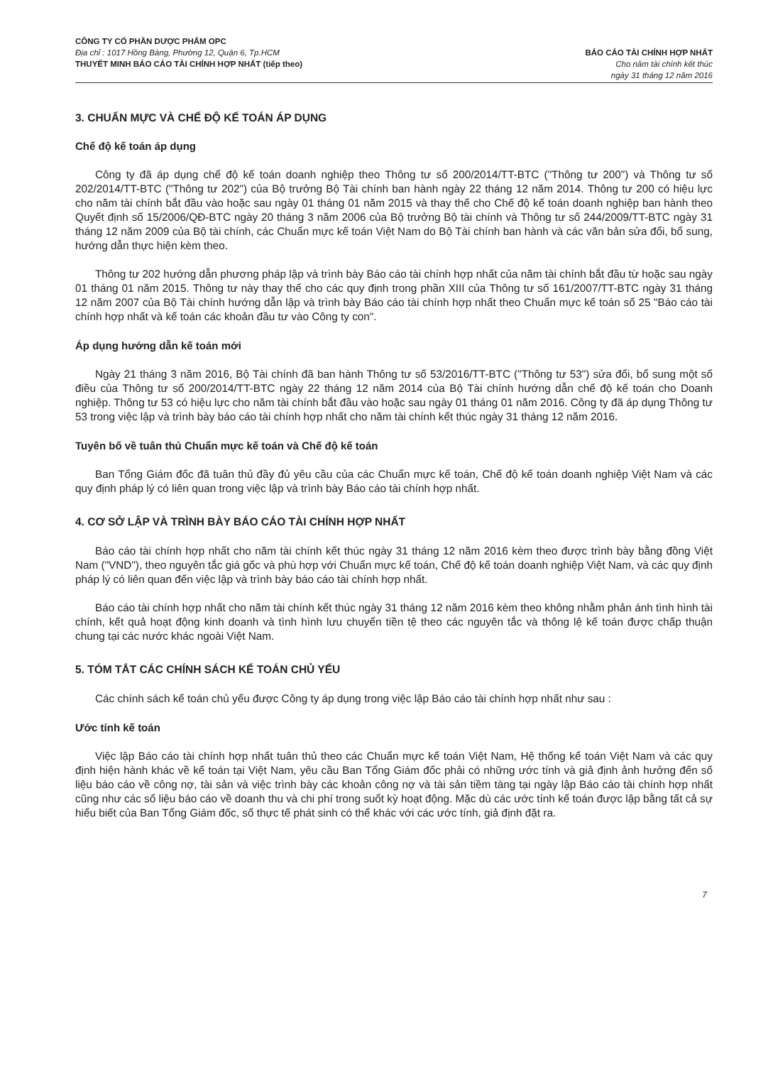CÔNG TY CỔ PHẦN DƯỢC PHẨM OPC
Địa chỉ : 1017 Hồng Bàng, Phường 12, Quận 6, Tp.HCM
THUYẾT MINH BÁO CÁO TÀI CHÍNH HỢP NHẤT (tiếp theo)
BÁO CÁO TÀI CHÍNH HỢP NHẤT
Cho năm tài chính kết thúc
ngày 31 tháng 12 năm 2016
3. CHUẨN MỰC VÀ CHẾ ĐỘ KẾ TOÁN ÁP DỤNG
Chế độ kế toán áp dụng
Công ty đã áp dụng chế độ kế toán doanh nghiệp theo Thông tư số 200/2014/TT-BTC ("Thông tư 200") và Thông tư số 202/2014/TT-BTC ("Thông tư 202") của Bộ trưởng Bộ Tài chính ban hành ngày 22 tháng 12 năm 2014. Thông tư 200 có hiệu lực cho năm tài chính bắt đầu vào hoặc sau ngày 01 tháng 01 năm 2015 và thay thế cho Chế độ kế toán doanh nghiệp ban hành theo Quyết định số 15/2006/QĐ-BTC ngày 20 tháng 3 năm 2006 của Bộ trưởng Bộ tài chính và Thông tư số 244/2009/TT-BTC ngày 31 tháng 12 năm 2009 của Bộ tài chính, các Chuẩn mực kế toán Việt Nam do Bộ Tài chính ban hành và các văn bản sửa đổi, bổ sung, hướng dẫn thực hiện kèm theo.
Thông tư 202 hướng dẫn phương pháp lập và trình bày Báo cáo tài chính hợp nhất của năm tài chính bắt đầu từ hoặc sau ngày 01 tháng 01 năm 2015. Thông tư này thay thế cho các quy định trong phần XIII của Thông tư số 161/2007/TT-BTC ngày 31 tháng 12 năm 2007 của Bộ Tài chính hướng dẫn lập và trình bày Báo cáo tài chính hợp nhất theo Chuẩn mực kế toán số 25 "Báo cáo tài chính hợp nhất và kế toán các khoản đầu tư vào Công ty con".
Áp dụng hướng dẫn kế toán mới
Ngày 21 tháng 3 năm 2016, Bộ Tài chính đã ban hành Thông tư số 53/2016/TT-BTC ("Thông tư 53") sửa đổi, bổ sung một số điều của Thông tư số 200/2014/TT-BTC ngày 22 tháng 12 năm 2014 của Bộ Tài chính hướng dẫn chế độ kế toán cho Doanh nghiệp. Thông tư 53 có hiệu lực cho năm tài chính bắt đầu vào hoặc sau ngày 01 tháng 01 năm 2016. Công ty đã áp dụng Thông tư 53 trong việc lập và trình bày báo cáo tài chính hợp nhất cho năm tài chính kết thúc ngày 31 tháng 12 năm 2016.
Tuyên bố về tuân thủ Chuẩn mực kế toán và Chế độ kế toán
Ban Tổng Giám đốc đã tuân thủ đầy đủ yêu cầu của các Chuẩn mực kế toán, Chế độ kế toán doanh nghiệp Việt Nam và các quy định pháp lý có liên quan trong việc lập và trình bày Báo cáo tài chính hợp nhất.
4. CƠ SỞ LẬP VÀ TRÌNH BÀY BÁO CÁO TÀI CHÍNH HỢP NHẤT
Báo cáo tài chính hợp nhất cho năm tài chính kết thúc ngày 31 tháng 12 năm 2016 kèm theo được trình bày bằng đồng Việt Nam ("VND"), theo nguyên tắc giá gốc và phù hợp với Chuẩn mực kế toán, Chế độ kế toán doanh nghiệp Việt Nam, và các quy định pháp lý có liên quan đến việc lập và trình bày báo cáo tài chính hợp nhất.
Báo cáo tài chính hợp nhất cho năm tài chính kết thúc ngày 31 tháng 12 năm 2016 kèm theo không nhằm phản ánh tình hình tài chính, kết quả hoạt động kinh doanh và tình hình lưu chuyển tiền tệ theo các nguyên tắc và thông lệ kế toán được chấp thuận chung tại các nước khác ngoài Việt Nam.
5. TÓM TẮT CÁC CHÍNH SÁCH KẾ TOÁN CHỦ YẾU
Các chính sách kế toán chủ yếu được Công ty áp dụng trong việc lập Báo cáo tài chính hợp nhất như sau :
Ước tính kế toán
Việc lập Báo cáo tài chính hợp nhất tuân thủ theo các Chuẩn mực kế toán Việt Nam, Hệ thống kế toán Việt Nam và các quy định hiện hành khác về kế toán tại Việt Nam, yêu cầu Ban Tổng Giám đốc phải có những ước tính và giả định ảnh hưởng đến số liệu báo cáo về công nợ, tài sản và việc trình bày các khoản công nợ và tài sản tiềm tàng tại ngày lập Báo cáo tài chính hợp nhất cũng như các số liệu báo cáo về doanh thu và chi phí trong suốt kỳ hoạt động. Mặc dù các ước tính kế toán được lập bằng tất cả sự hiểu biết của Ban Tổng Giám đốc, số thực tế phát sinh có thể khác với các ước tính, giả định đặt ra.
7